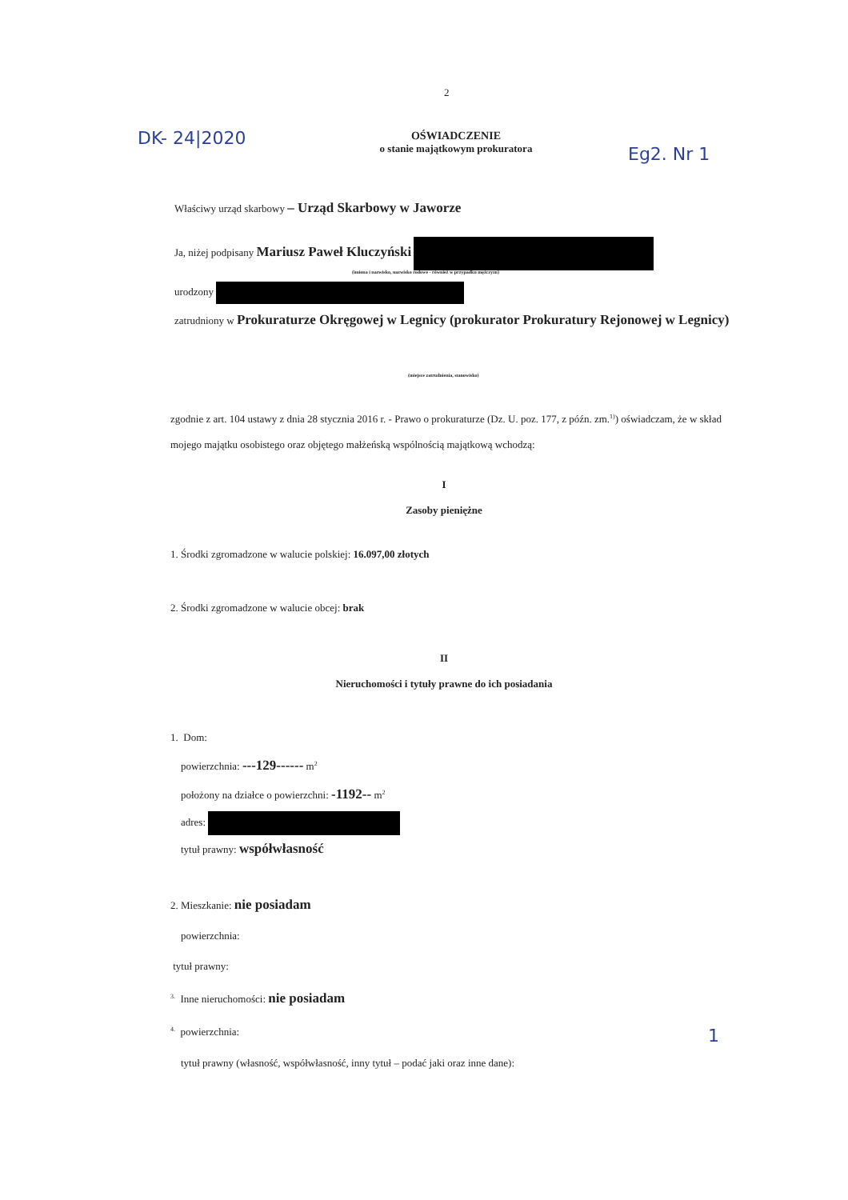2
DK- 24|2020
OŚWIADCZENIE
o stanie majątkowym prokuratora
Eg2. Nr 1
Właściwy urząd skarbowy – Urząd Skarbowy w Jaworze
Ja, niżej podpisany Mariusz Paweł Kluczyński
(imiona i nazwisko, nazwisko rodowe - również w przypadku mężczyzn)
urodzony
zatrudniony w Prokuraturze Okręgowej w Legnicy (prokurator Prokuratury Rejonowej w Legnicy)
(miejsce zatrudnienia, stanowisko)
zgodnie z art. 104 ustawy z dnia 28 stycznia 2016 r. - Prawo o prokuraturze (Dz. U. poz. 177, z późn. zm.<sup>1)</sup>) oświadczam, że w skład mojego majątku osobistego oraz objętego małżeńską wspólnością majątkową wchodzą:
I
Zasoby pieniężne
1. Środki zgromadzone w walucie polskiej: 16.097,00 złotych
2. Środki zgromadzone w walucie obcej: brak
II
Nieruchomości i tytuły prawne do ich posiadania
1. Dom:
powierzchnia: ---129------ m<sup>2</sup>
położony na działce o powierzchni: -1192-- m<sup>2</sup>
adres:
tytuł prawny: współwłasność
2. Mieszkanie: nie posiadam
powierzchnia:
tytuł prawny:
<sup>3.</sup> Inne nieruchomości: nie posiadam
<sup>4.</sup> powierzchnia:
tytuł prawny (własność, współwłasność, inny tytuł – podać jaki oraz inne dane):
1